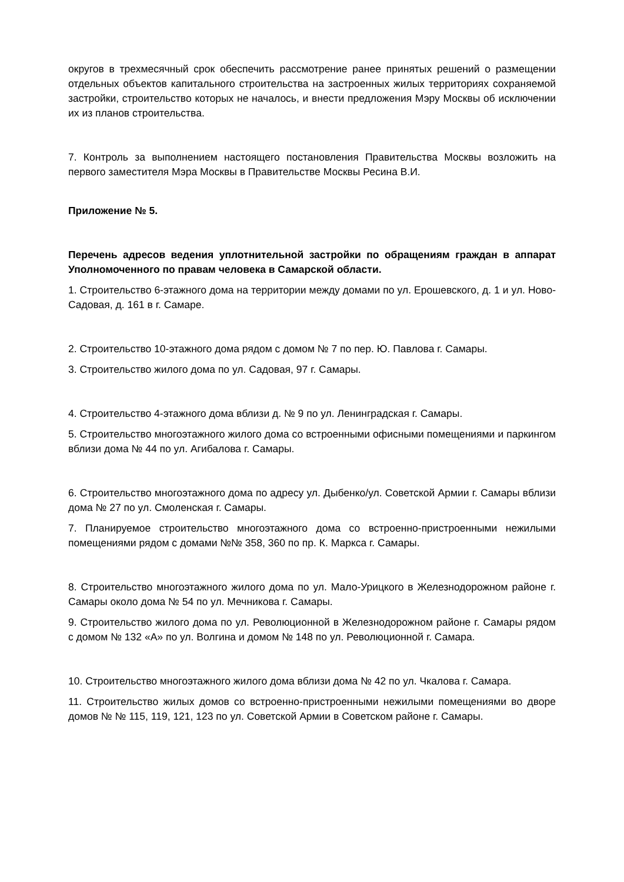округов в трехмесячный срок обеспечить рассмотрение ранее принятых решений о размещении отдельных объектов капитального строительства на застроенных жилых территориях сохраняемой застройки, строительство которых не началось, и внести предложения Мэру Москвы об исключении их из планов строительства.
7. Контроль за выполнением настоящего постановления Правительства Москвы возложить на первого заместителя Мэра Москвы в Правительстве Москвы Ресина В.И.
Приложение № 5.
Перечень адресов ведения уплотнительной застройки по обращениям граждан в аппарат Уполномоченного по правам человека в Самарской области.
1. Строительство 6-этажного дома на территории между домами по ул. Ерошевского, д. 1 и ул. Ново-Садовая, д. 161 в г. Самаре.
2. Строительство 10-этажного дома рядом с домом № 7 по пер. Ю. Павлова г. Самары.
3. Строительство жилого дома по ул. Садовая, 97 г. Самары.
4. Строительство 4-этажного дома вблизи д. № 9 по ул. Ленинградская г. Самары.
5. Строительство многоэтажного жилого дома со встроенными офисными помещениями и паркингом вблизи дома № 44 по ул. Агибалова г. Самары.
6. Строительство многоэтажного дома по адресу ул. Дыбенко/ул. Советской Армии г. Самары вблизи дома № 27 по ул. Смоленская г. Самары.
7. Планируемое строительство многоэтажного дома со встроенно-пристроенными нежилыми помещениями рядом с домами №№ 358, 360 по пр. К. Маркса г. Самары.
8. Строительство многоэтажного жилого дома по ул. Мало-Урицкого в Железнодорожном районе г. Самары около дома № 54 по ул. Мечникова г. Самары.
9. Строительство жилого дома по ул. Революционной в Железнодорожном районе г. Самары рядом с домом № 132 «А» по ул. Волгина и домом № 148 по ул. Революционной г. Самара.
10. Строительство многоэтажного жилого дома вблизи дома № 42 по ул. Чкалова г. Самара.
11. Строительство жилых домов со встроенно-пристроенными нежилыми помещениями во дворе домов № № 115, 119, 121, 123 по ул. Советской Армии в Советском районе г. Самары.